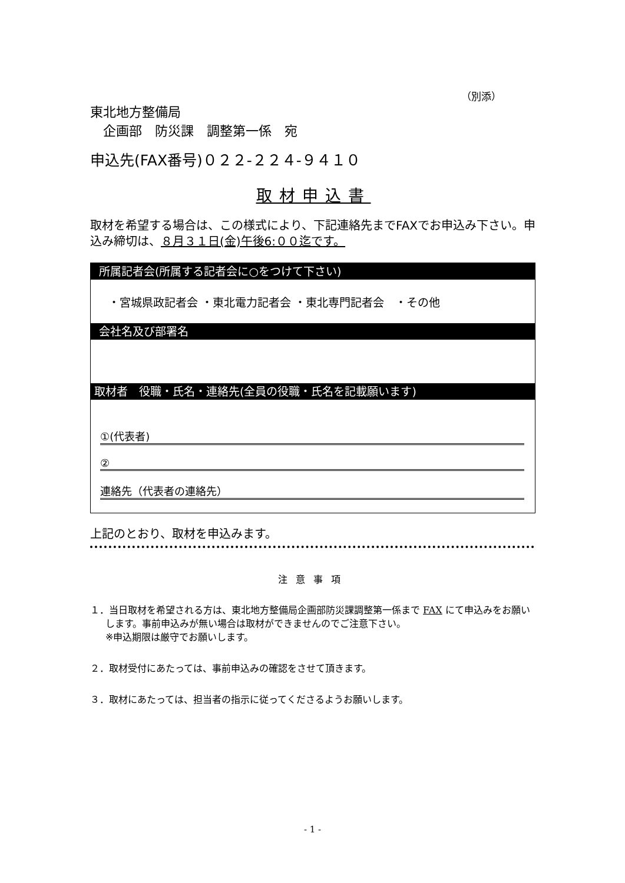（別添）
東北地方整備局
　企画部　防災課　調整第一係　宛
申込先(FAX番号)０２２-２２４-９４１０
取材申込書
取材を希望する場合は、この様式により、下記連絡先までFAXでお申込み下さい。申込み締切は、８月３１日(金)午後6:００迄です。
所属記者会(所属する記者会に○をつけて下さい)
・宮城県政記者会 ・東北電力記者会 ・東北専門記者会　・その他
会社名及び部署名
取材者　役職・氏名・連絡先(全員の役職・氏名を記載願います)
①(代表者)
②
連絡先（代表者の連絡先）
上記のとおり、取材を申込みます。
注意事項
１．当日取材を希望される方は、東北地方整備局企画部防災課調整第一係まで FAX にて申込みをお願いします。事前申込みが無い場合は取材ができませんのでご注意下さい。
※申込期限は厳守でお願いします。
２．取材受付にあたっては、事前申込みの確認をさせて頂きます。
３．取材にあたっては、担当者の指示に従ってくださるようお願いします。
- 1 -